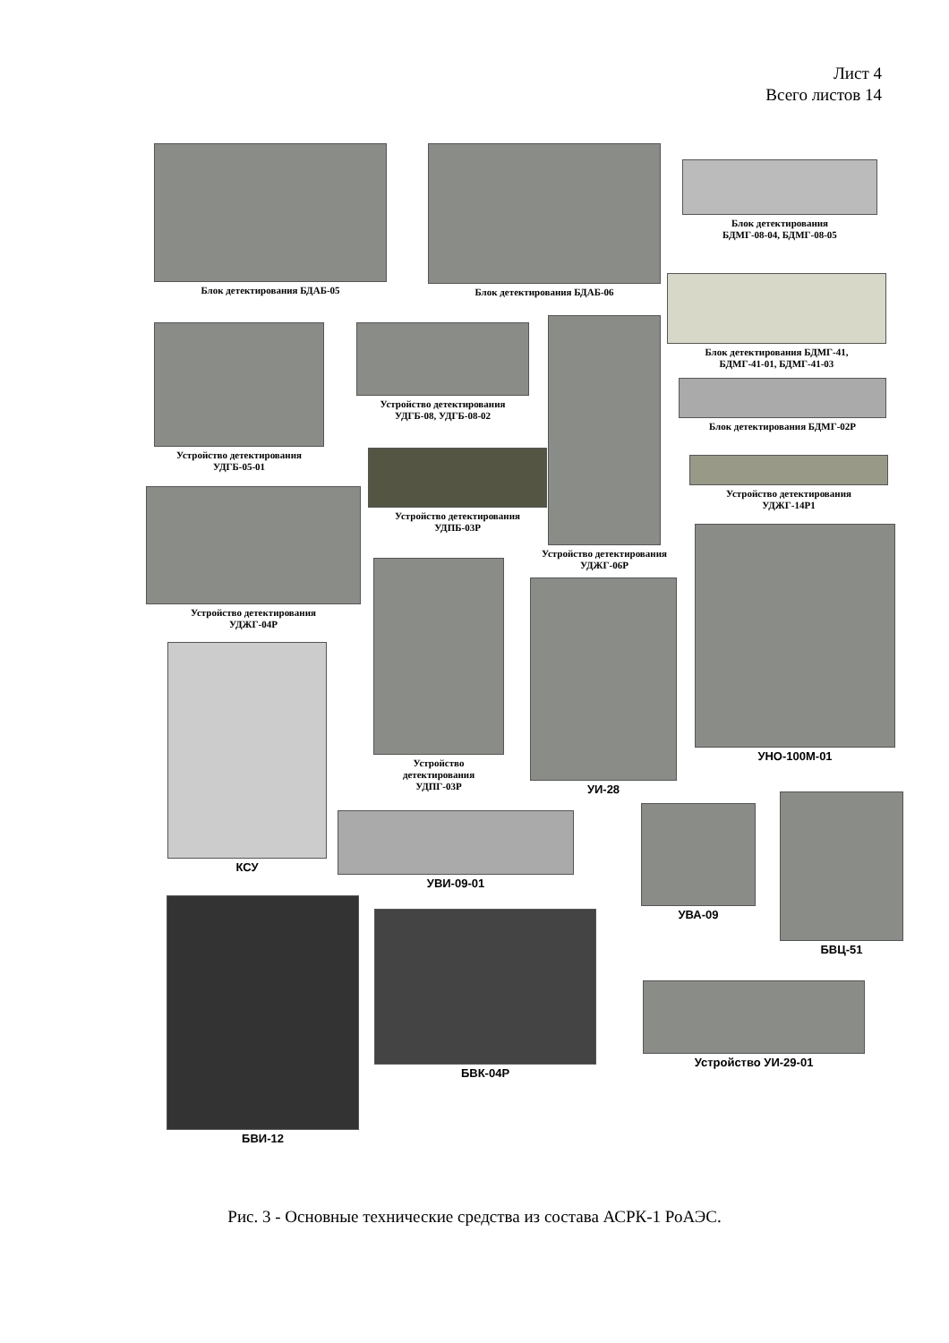Лист 4
Всего листов 14
Блок детектирования БДАБ-05 Блок детектирования БДАБ-06
Блок детектирования
БДМГ-08-04, БДМГ-08-05
Блок детектирования БДМГ-41,
БДМГ-41-01, БДМГ-41-03
Устройство детектирования
УДГБ-05-01
Устройство детектирования
УДГБ-08, УДГБ-08-02
Блок детектирования БДМГ-02Р
Устройство детектирования
УДЖГ-06Р
Устройство детектирования
УДПБ-03Р
Устройство детектирования
УДЖГ-14Р1
Устройство детектирования
УДЖГ-04Р
Устройство
детектирования
УДПГ-03Р
УИ-28
УНО-100М-01
КСУ
УВИ-09-01
УВА-09
БВЦ-51
БВИ-12
БВК-04Р
Устройство УИ-29-01
Рис. 3 - Основные технические средства из состава АСРК-1 РоАЭС.